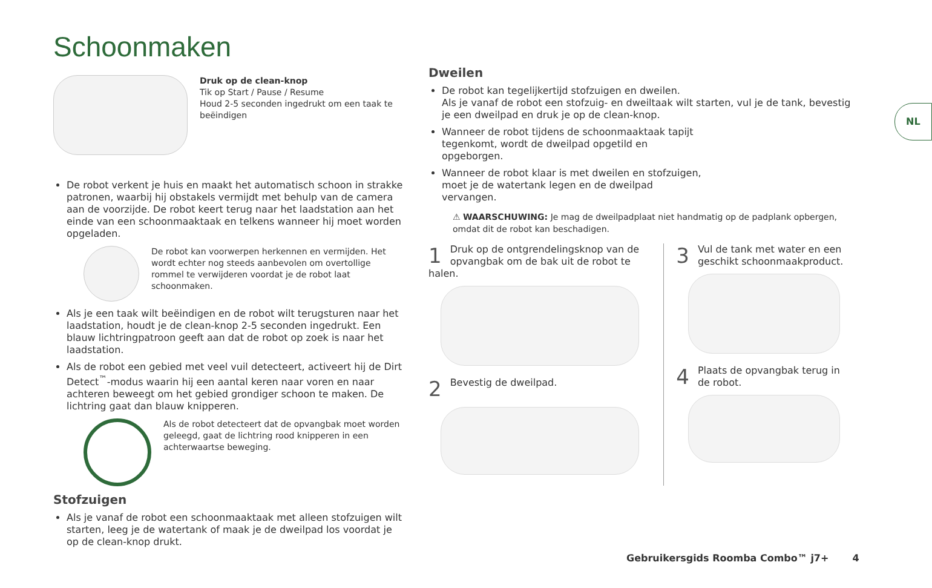Schoonmaken
Druk op de clean-knop
Tik op Start / Pause / Resume
Houd 2-5 seconden ingedrukt om een taak te beëindigen
De robot verkent je huis en maakt het automatisch schoon in strakke patronen, waarbij hij obstakels vermijdt met behulp van de camera aan de voorzijde. De robot keert terug naar het laadstation aan het einde van een schoonmaaktaak en telkens wanneer hij moet worden opgeladen.
De robot kan voorwerpen herkennen en vermijden. Het wordt echter nog steeds aanbevolen om overtollige rommel te verwijderen voordat je de robot laat schoonmaken.
Als je een taak wilt beëindigen en de robot wilt terugsturen naar het laadstation, houdt je de clean-knop 2-5 seconden ingedrukt. Een blauw lichtringpatroon geeft aan dat de robot op zoek is naar het laadstation.
Als de robot een gebied met veel vuil detecteert, activeert hij de Dirt Detect<sup>™</sup>-modus waarin hij een aantal keren naar voren en naar achteren beweegt om het gebied grondiger schoon te maken. De lichtring gaat dan blauw knipperen.
Als de robot detecteert dat de opvangbak moet worden geleegd, gaat de lichtring rood knipperen in een achterwaartse beweging.
Stofzuigen
Als je vanaf de robot een schoonmaaktaak met alleen stofzuigen wilt starten, leeg je de watertank of maak je de dweilpad los voordat je op de clean-knop drukt.
Dweilen
De robot kan tegelijkertijd stofzuigen en dweilen.
Als je vanaf de robot een stofzuig- en dweiltaak wilt starten, vul je de tank, bevestig je een dweilpad en druk je op de clean-knop.
Wanneer de robot tijdens de schoonmaaktaak tapijt tegenkomt, wordt de dweilpad opgetild en opgeborgen.
Wanneer de robot klaar is met dweilen en stofzuigen, moet je de watertank legen en de dweilpad vervangen.
⚠ WAARSCHUWING: Je mag de dweilpadplaat niet handmatig op de padplank opbergen, omdat dit de robot kan beschadigen.
1
Druk op de ontgrendelingsknop van de opvangbak om de bak uit de robot te halen.
2
Bevestig de dweilpad.
3
Vul de tank met water en een geschikt schoonmaakproduct.
4
Plaats de opvangbak terug in de robot.
NL
Gebruikersgids Roomba Combo™ j7+ 4